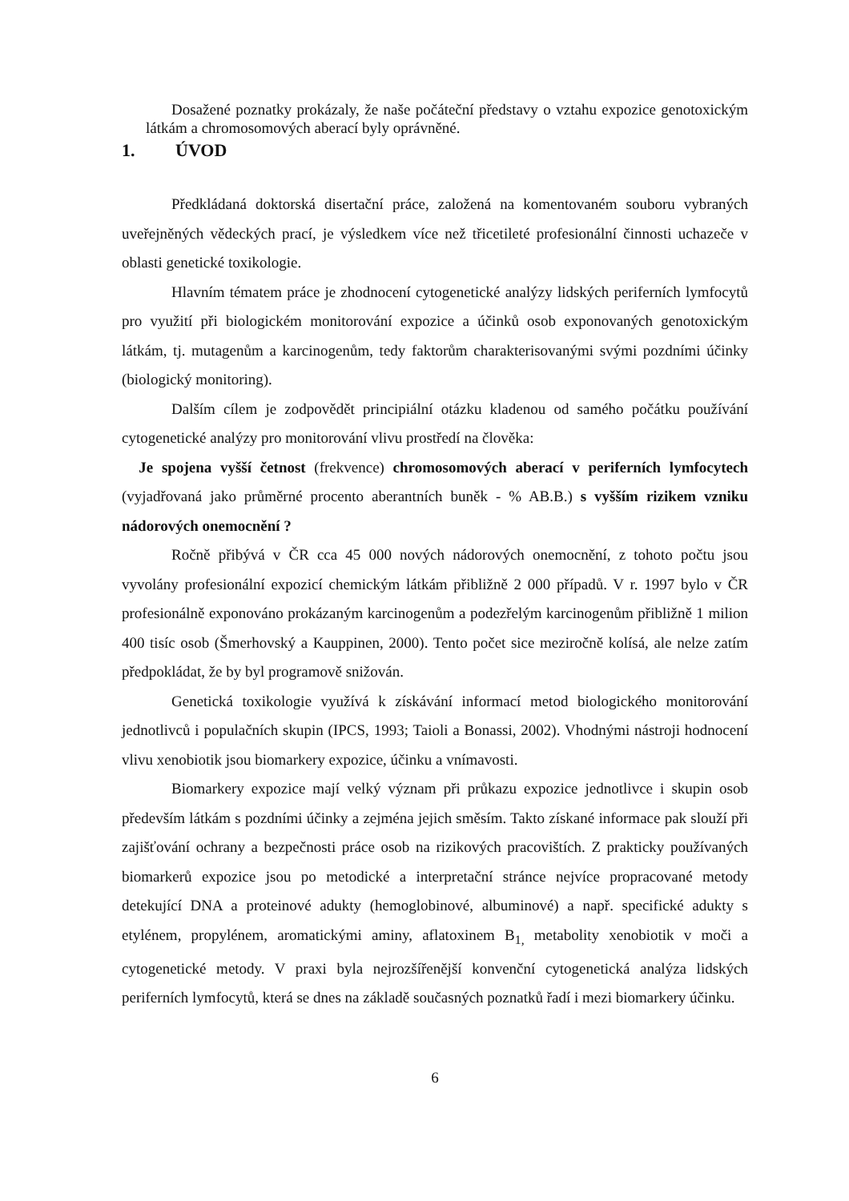Dosažené poznatky prokázaly, že naše počáteční představy o vztahu expozice genotoxickým látkám a chromosomových aberací byly oprávněné.
1. ÚVOD
Předkládaná doktorská disertační práce, založená na komentovaném souboru vybraných uveřejněných vědeckých prací, je výsledkem více než třicetileté profesionální činnosti uchazeče v oblasti genetické toxikologie.
Hlavním tématem práce je zhodnocení cytogenetické analýzy lidských periferních lymfocytů pro využití při biologickém monitorování expozice a účinků osob exponovaných genotoxickým látkám, tj. mutagenům a karcinogenům, tedy faktorům charakterisovanými svými pozdními účinky (biologický monitoring).
Dalším cílem je zodpovědět principiální otázku kladenou od samého počátku používání cytogenetické analýzy pro monitorování vlivu prostředí na člověka:
Je spojena vyšší četnost (frekvence) chromosomových aberací v periferních lymfocytech (vyjadřovaná jako průměrné procento aberantních buněk - % AB.B.) s vyšším rizikem vzniku nádorových onemocnění ?
Ročně přibývá v ČR cca 45 000 nových nádorových onemocnění, z tohoto počtu jsou vyvolány profesionální expozicí chemickým látkám přibližně 2 000 případů. V r. 1997 bylo v ČR profesionálně exponováno prokázaným karcinogenům a podezřelým karcinogenům přibližně 1 milion 400 tisíc osob (Šmerhovský a Kauppinen, 2000). Tento počet sice meziročně kolísá, ale nelze zatím předpokládat, že by byl programově snižován.
Genetická toxikologie využívá k získávání informací metod biologického monitorování jednotlivců i populačních skupin (IPCS, 1993; Taioli a Bonassi, 2002). Vhodnými nástroji hodnocení vlivu xenobiotik jsou biomarkery expozice, účinku a vnímavosti.
Biomarkery expozice mají velký význam při průkazu expozice jednotlivce i skupin osob především látkám s pozdními účinky a zejména jejich směsím. Takto získané informace pak slouží při zajišťování ochrany a bezpečnosti práce osob na rizikových pracovištích. Z prakticky používaných biomarkerů expozice jsou po metodické a interpretační stránce nejvíce propracované metody detekující DNA a proteinové adukty (hemoglobinové, albuminové) a např. specifické adukty s etylénem, propylénem, aromatickými aminy, aflatoxinem B<sub>1,</sub> metabolity xenobiotik v moči a cytogenetické metody. V praxi byla nejrozšířenější konvenční cytogenetická analýza lidských periferních lymfocytů, která se dnes na základě současných poznatků řadí i mezi biomarkery účinku.
6